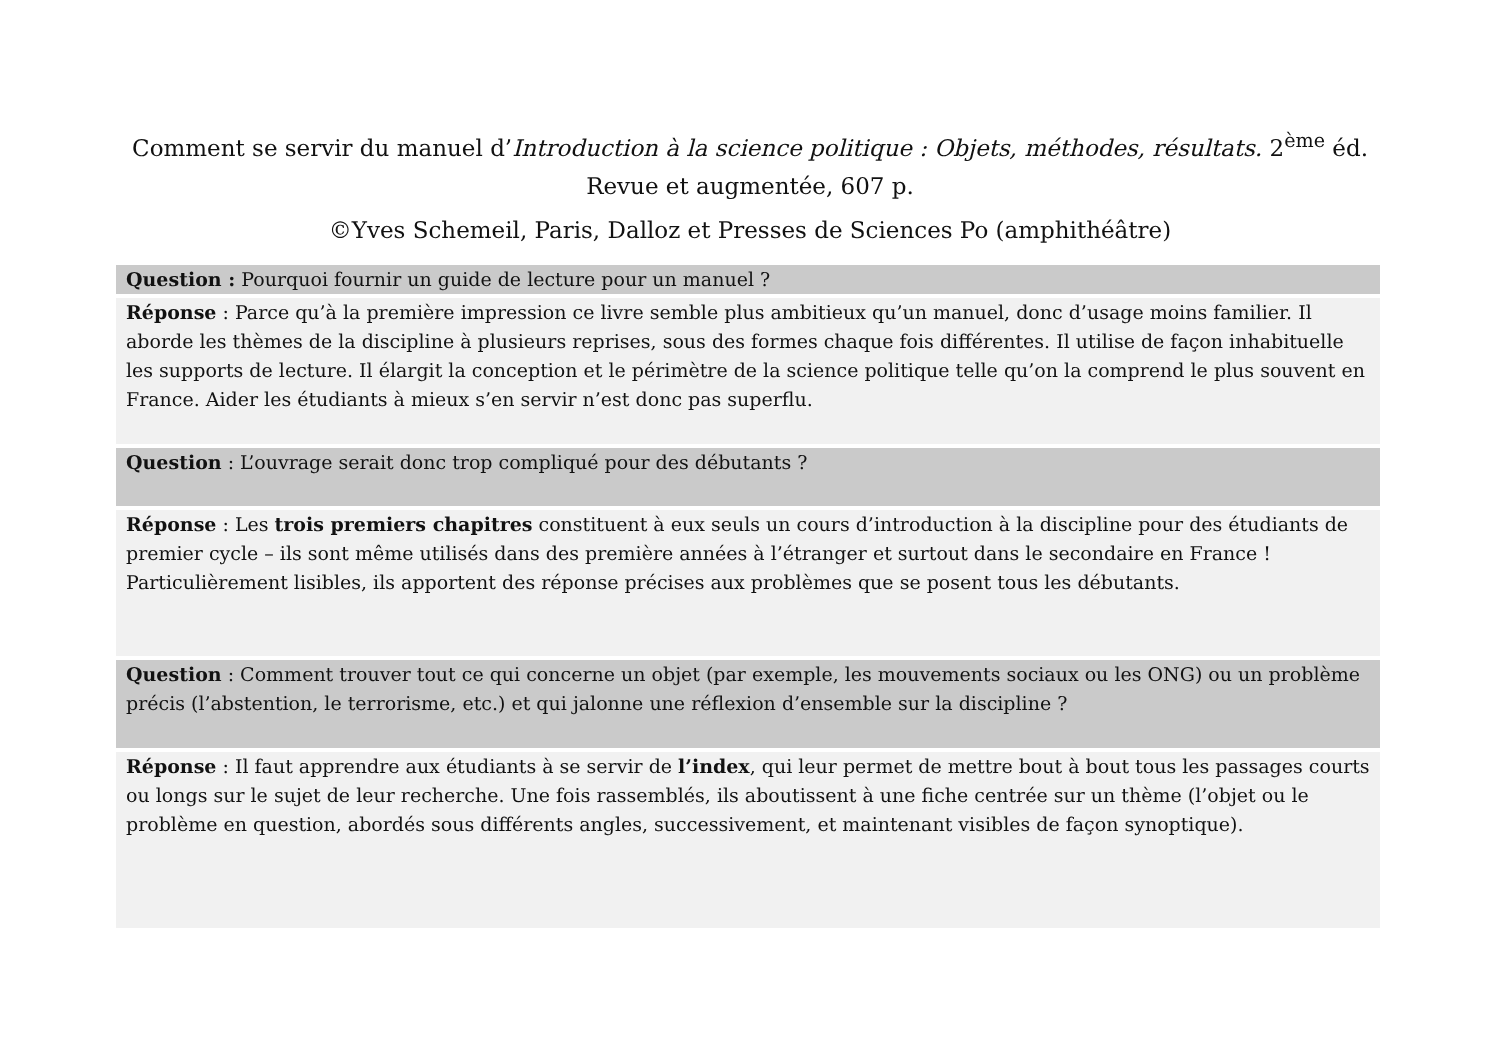Comment se servir du manuel d’Introduction à la science politique : Objets, méthodes, résultats. 2<sup>ème</sup> éd. Revue et augmentée, 607 p.
©Yves Schemeil, Paris, Dalloz et Presses de Sciences Po (amphithéâtre)
| Question : Pourquoi fournir un guide de lecture pour un manuel ? |
| Réponse : Parce qu’à la première impression ce livre semble plus ambitieux qu’un manuel, donc d’usage moins familier. Il aborde les thèmes de la discipline à plusieurs reprises, sous des formes chaque fois différentes. Il utilise de façon inhabituelle les supports de lecture. Il élargit la conception et le périmètre de la science politique telle qu’on la comprend le plus souvent en France. Aider les étudiants à mieux s’en servir n’est donc pas superflu. |
| Question : L’ouvrage serait donc trop compliqué pour des débutants ? |
| Réponse : Les trois premiers chapitres constituent à eux seuls un cours d’introduction à la discipline pour des étudiants de premier cycle – ils sont même utilisés dans des première années à l’étranger et surtout dans le secondaire en France ! Particulièrement lisibles, ils apportent des réponse précises aux problèmes que se posent tous les débutants. |
| Question : Comment trouver tout ce qui concerne un objet (par exemple, les mouvements sociaux ou les ONG) ou un problème précis (l’abstention, le terrorisme, etc.) et qui jalonne une réflexion d’ensemble sur la discipline ? |
| Réponse : Il faut apprendre aux étudiants à se servir de l’index , qui leur permet de mettre bout à bout tous les passages courts ou longs sur le sujet de leur recherche. Une fois rassemblés, ils aboutissent à une fiche centrée sur un thème (l’objet ou le problème en question, abordés sous différents angles, successivement, et maintenant visibles de façon synoptique). |